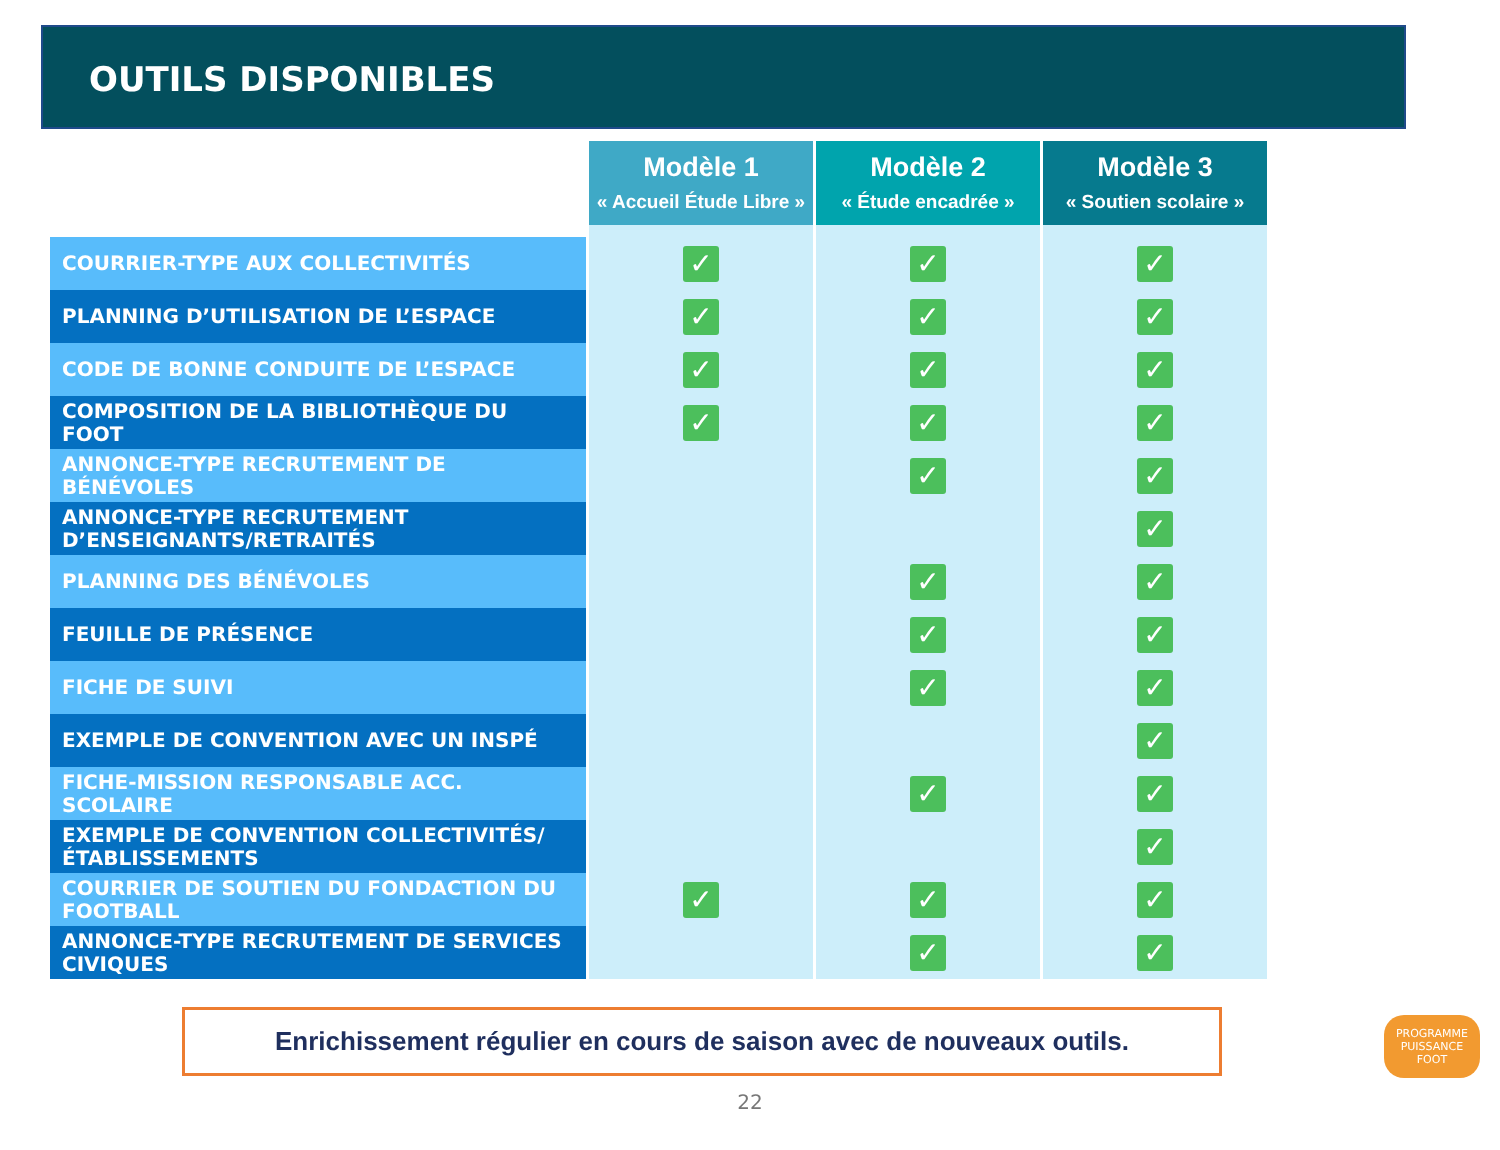OUTILS DISPONIBLES
| | Modèle 1 « Accueil Étude Libre » | Modèle 2 « Étude encadrée » | Modèle 3 « Soutien scolaire » |
| --- | --- | --- | --- |
| COURRIER-TYPE AUX COLLECTIVITÉS | ✓ | ✓ | ✓ |
| PLANNING D’UTILISATION DE L’ESPACE | ✓ | ✓ | ✓ |
| CODE DE BONNE CONDUITE DE L’ESPACE | ✓ | ✓ | ✓ |
| COMPOSITION DE LA BIBLIOTHÈQUE DU FOOT | ✓ | ✓ | ✓ |
| ANNONCE-TYPE RECRUTEMENT DE BÉNÉVOLES | | ✓ | ✓ |
| ANNONCE-TYPE RECRUTEMENT D’ENSEIGNANTS/RETRAITÉS | | | ✓ |
| PLANNING DES BÉNÉVOLES | | ✓ | ✓ |
| FEUILLE DE PRÉSENCE | | ✓ | ✓ |
| FICHE DE SUIVI | | ✓ | ✓ |
| EXEMPLE DE CONVENTION AVEC UN INSPÉ | | | ✓ |
| FICHE-MISSION RESPONSABLE ACC. SCOLAIRE | | ✓ | ✓ |
| EXEMPLE DE CONVENTION COLLECTIVITÉS/ÉTABLISSEMENTS | | | ✓ |
| COURRIER DE SOUTIEN DU FONDACTION DU FOOTBALL | ✓ | ✓ | ✓ |
| ANNONCE-TYPE RECRUTEMENT DE SERVICES CIVIQUES | | ✓ | ✓ |
Enrichissement régulier en cours de saison avec de nouveaux outils.
22
PROGRAMME
PUISSANCE
FOOT